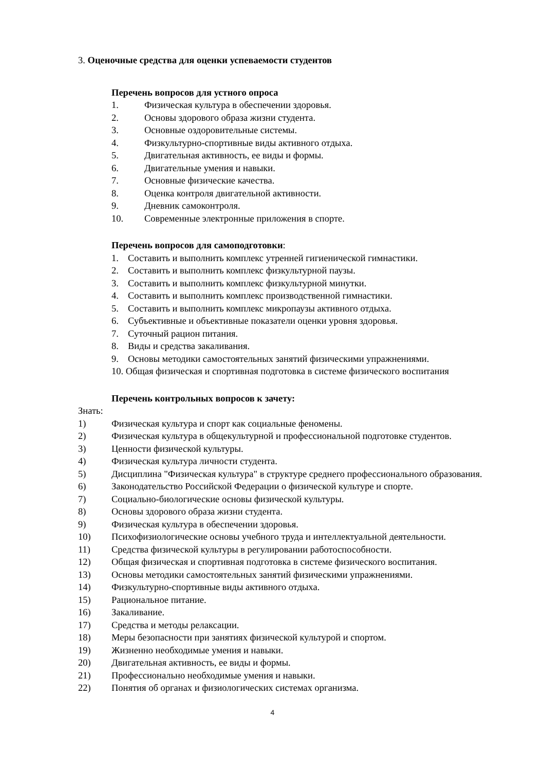3. Оценочные средства для оценки успеваемости студентов
Перечень вопросов для устного опроса
1. Физическая культура в обеспечении здоровья.
2. Основы здорового образа жизни студента.
3. Основные оздоровительные системы.
4. Физкультурно-спортивные виды активного отдыха.
5. Двигательная активность, ее виды и формы.
6. Двигательные умения и навыки.
7. Основные физические качества.
8. Оценка контроля двигательной активности.
9. Дневник самоконтроля.
10. Современные электронные приложения в спорте.
Перечень вопросов для самоподготовки:
1. Составить и выполнить комплекс утренней гигиенической гимнастики.
2. Составить и выполнить комплекс физкультурной паузы.
3. Составить и выполнить комплекс физкультурной минутки.
4. Составить и выполнить комплекс производственной гимнастики.
5. Составить и выполнить комплекс микропаузы активного отдыха.
6. Субъективные и объективные показатели оценки уровня здоровья.
7. Суточный рацион питания.
8. Виды и средства закаливания.
9. Основы методики самостоятельных занятий физическими упражнениями.
10. Общая физическая и спортивная подготовка в системе физического воспитания
Перечень контрольных вопросов к зачету:
Знать:
1) Физическая культура и спорт как социальные феномены.
2) Физическая культура в общекультурной и профессиональной подготовке студентов.
3) Ценности физической культуры.
4) Физическая культура личности студента.
5) Дисциплина "Физическая культура" в структуре среднего профессионального образования.
6) Законодательство Российской Федерации о физической культуре и спорте.
7) Социально-биологические основы физической культуры.
8) Основы здорового образа жизни студента.
9) Физическая культура в обеспечении здоровья.
10) Психофизиологические основы учебного труда и интеллектуальной деятельности.
11) Средства физической культуры в регулировании работоспособности.
12) Общая физическая и спортивная подготовка в системе физического воспитания.
13) Основы методики самостоятельных занятий физическими упражнениями.
14) Физкультурно-спортивные виды активного отдыха.
15) Рациональное питание.
16) Закаливание.
17) Средства и методы релаксации.
18) Меры безопасности при занятиях физической культурой и спортом.
19) Жизненно необходимые умения и навыки.
20) Двигательная активность, ее виды и формы.
21) Профессионально необходимые умения и навыки.
22) Понятия об органах и физиологических системах организма.
4